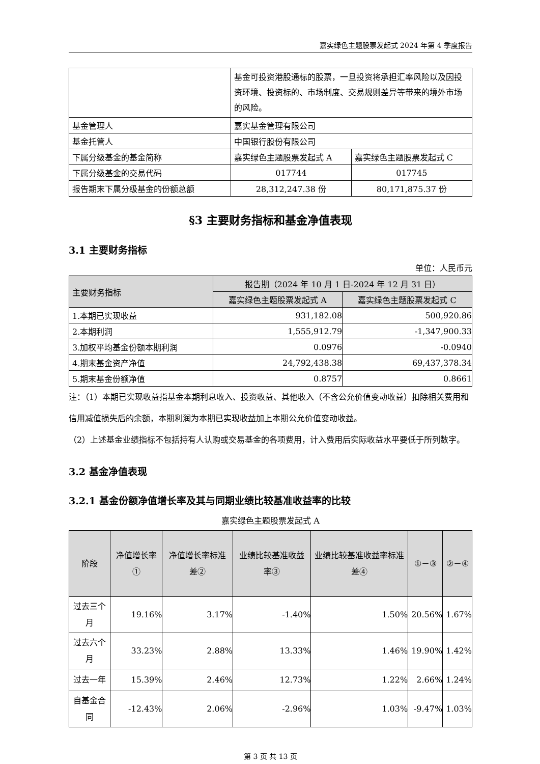嘉实绿色主题股票发起式 2024 年第 4 季度报告
| | 基金可投资港股通标的股票，一旦投资将承担汇率风险以及因投资环境、投资标的、市场制度、交易规则差异等带来的境外市场的风险。 | |
| 基金管理人 | 嘉实基金管理有限公司 | |
| 基金托管人 | 中国银行股份有限公司 | |
| 下属分级基金的基金简称 | 嘉实绿色主题股票发起式 A | 嘉实绿色主题股票发起式 C |
| 下属分级基金的交易代码 | 017744 | 017745 |
| 报告期末下属分级基金的份额总额 | 28,312,247.38 份 | 80,171,875.37 份 |
§3 主要财务指标和基金净值表现
3.1 主要财务指标
单位：人民币元
| 主要财务指标 | 报告期（2024 年 10 月 1 日-2024 年 12 月 31 日） | |
| | 嘉实绿色主题股票发起式 A | 嘉实绿色主题股票发起式 C |
| 1.本期已实现收益 | 931,182.08 | 500,920.86 |
| 2.本期利润 | 1,555,912.79 | -1,347,900.33 |
| 3.加权平均基金份额本期利润 | 0.0976 | -0.0940 |
| 4.期末基金资产净值 | 24,792,438.38 | 69,437,378.34 |
| 5.期末基金份额净值 | 0.8757 | 0.8661 |
注：（1）本期已实现收益指基金本期利息收入、投资收益、其他收入（不含公允价值变动收益）扣除相关费用和信用减值损失后的余额，本期利润为本期已实现收益加上本期公允价值变动收益。
（2）上述基金业绩指标不包括持有人认购或交易基金的各项费用，计入费用后实际收益水平要低于所列数字。
3.2 基金净值表现
3.2.1 基金份额净值增长率及其与同期业绩比较基准收益率的比较
嘉实绿色主题股票发起式 A
| 阶段 | 净值增长率① | 净值增长率标准差② | 业绩比较基准收益率③ | 业绩比较基准收益率标准差④ | ①－③ | ②－④ |
| 过去三个月 | 19.16% | 3.17% | -1.40% | 1.50% | 20.56% | 1.67% |
| 过去六个月 | 33.23% | 2.88% | 13.33% | 1.46% | 19.90% | 1.42% |
| 过去一年 | 15.39% | 2.46% | 12.73% | 1.22% | 2.66% | 1.24% |
| 自基金合同 | -12.43% | 2.06% | -2.96% | 1.03% | -9.47% | 1.03% |
第 3 页 共 13 页